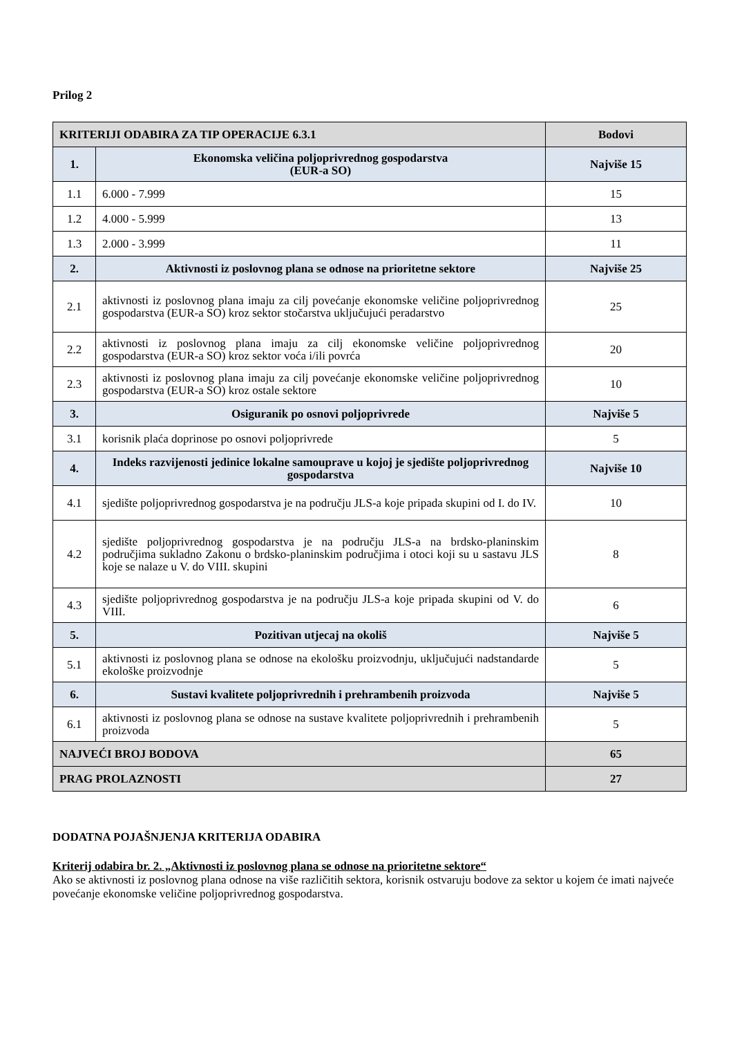Prilog 2
| KRITERIJI ODABIRA ZA TIP OPERACIJE 6.3.1 | | Bodovi |
| 1. | Ekonomska veličina poljoprivrednog gospodarstva (EUR-a SO) | Najviše 15 |
| 1.1 | 6.000 - 7.999 | 15 |
| 1.2 | 4.000 - 5.999 | 13 |
| 1.3 | 2.000 - 3.999 | 11 |
| 2. | Aktivnosti iz poslovnog plana se odnose na prioritetne sektore | Najviše 25 |
| 2.1 | aktivnosti iz poslovnog plana imaju za cilj povećanje ekonomske veličine poljoprivrednog gospodarstva (EUR-a SO) kroz sektor stočarstva uključujući peradarstvo | 25 |
| 2.2 | aktivnosti iz poslovnog plana imaju za cilj ekonomske veličine poljoprivrednog gospodarstva (EUR-a SO) kroz sektor voća i/ili povrća | 20 |
| 2.3 | aktivnosti iz poslovnog plana imaju za cilj povećanje ekonomske veličine poljoprivrednog gospodarstva (EUR-a SO) kroz ostale sektore | 10 |
| 3. | Osiguranik po osnovi poljoprivrede | Najviše 5 |
| 3.1 | korisnik plaća doprinose po osnovi poljoprivrede | 5 |
| 4. | Indeks razvijenosti jedinice lokalne samouprave u kojoj je sjedište poljoprivrednog gospodarstva | Najviše 10 |
| 4.1 | sjedište poljoprivrednog gospodarstva je na području JLS-a koje pripada skupini od I. do IV. | 10 |
| 4.2 | sjedište poljoprivrednog gospodarstva je na području JLS-a na brdsko-planinskim područjima sukladno Zakonu o brdsko-planinskim područjima i otoci koji su u sastavu JLS koje se nalaze u V. do VIII. skupini | 8 |
| 4.3 | sjedište poljoprivrednog gospodarstva je na području JLS-a koje pripada skupini od V. do VIII. | 6 |
| 5. | Pozitivan utjecaj na okoliš | Najviše 5 |
| 5.1 | aktivnosti iz poslovnog plana se odnose na ekološku proizvodnju, uključujući nadstandarde ekološke proizvodnje | 5 |
| 6. | Sustavi kvalitete poljoprivrednih i prehrambenih proizvoda | Najviše 5 |
| 6.1 | aktivnosti iz poslovnog plana se odnose na sustave kvalitete poljoprivrednih i prehrambenih proizvoda | 5 |
| NAJVEĆI BROJ BODOVA | | 65 |
| PRAG PROLAZNOSTI | | 27 |
DODATNA POJAŠNJENJA KRITERIJA ODABIRA
Kriterij odabira br. 2. „Aktivnosti iz poslovnog plana se odnose na prioritetne sektore“
Ako se aktivnosti iz poslovnog plana odnose na više različitih sektora, korisnik ostvaruju bodove za sektor u kojem će imati najveće povećanje ekonomske veličine poljoprivrednog gospodarstva.